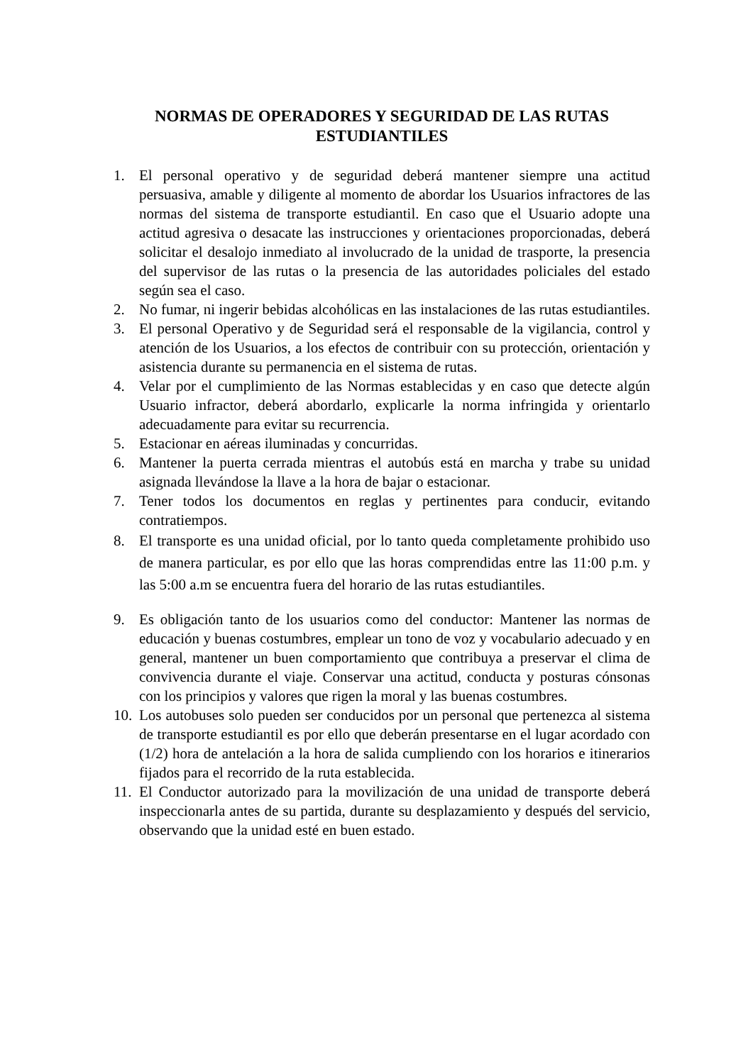NORMAS DE OPERADORES Y SEGURIDAD DE LAS RUTAS ESTUDIANTILES
1. El personal operativo y de seguridad deberá mantener siempre una actitud persuasiva, amable y diligente al momento de abordar los Usuarios infractores de las normas del sistema de transporte estudiantil. En caso que el Usuario adopte una actitud agresiva o desacate las instrucciones y orientaciones proporcionadas, deberá solicitar el desalojo inmediato al involucrado de la unidad de trasporte, la presencia del supervisor de las rutas o la presencia de las autoridades policiales del estado según sea el caso.
2. No fumar, ni ingerir bebidas alcohólicas en las instalaciones de las rutas estudiantiles.
3. El personal Operativo y de Seguridad será el responsable de la vigilancia, control y atención de los Usuarios, a los efectos de contribuir con su protección, orientación y asistencia durante su permanencia en el sistema de rutas.
4. Velar por el cumplimiento de las Normas establecidas y en caso que detecte algún Usuario infractor, deberá abordarlo, explicarle la norma infringida y orientarlo adecuadamente para evitar su recurrencia.
5. Estacionar en aéreas iluminadas y concurridas.
6. Mantener la puerta cerrada mientras el autobús está en marcha y trabe su unidad asignada llevándose la llave a la hora de bajar o estacionar.
7. Tener todos los documentos en reglas y pertinentes para conducir, evitando contratiempos.
8. El transporte es una unidad oficial, por lo tanto queda completamente prohibido uso de manera particular, es por ello que las horas comprendidas entre las 11:00 p.m. y las 5:00 a.m se encuentra fuera del horario de las rutas estudiantiles.
9. Es obligación tanto de los usuarios como del conductor: Mantener las normas de educación y buenas costumbres, emplear un tono de voz y vocabulario adecuado y en general, mantener un buen comportamiento que contribuya a preservar el clima de convivencia durante el viaje. Conservar una actitud, conducta y posturas cónsonas con los principios y valores que rigen la moral y las buenas costumbres.
10. Los autobuses solo pueden ser conducidos por un personal que pertenezca al sistema de transporte estudiantil es por ello que deberán presentarse en el lugar acordado con (1/2) hora de antelación a la hora de salida cumpliendo con los horarios e itinerarios fijados para el recorrido de la ruta establecida.
11. El Conductor autorizado para la movilización de una unidad de transporte deberá inspeccionarla antes de su partida, durante su desplazamiento y después del servicio, observando que la unidad esté en buen estado.